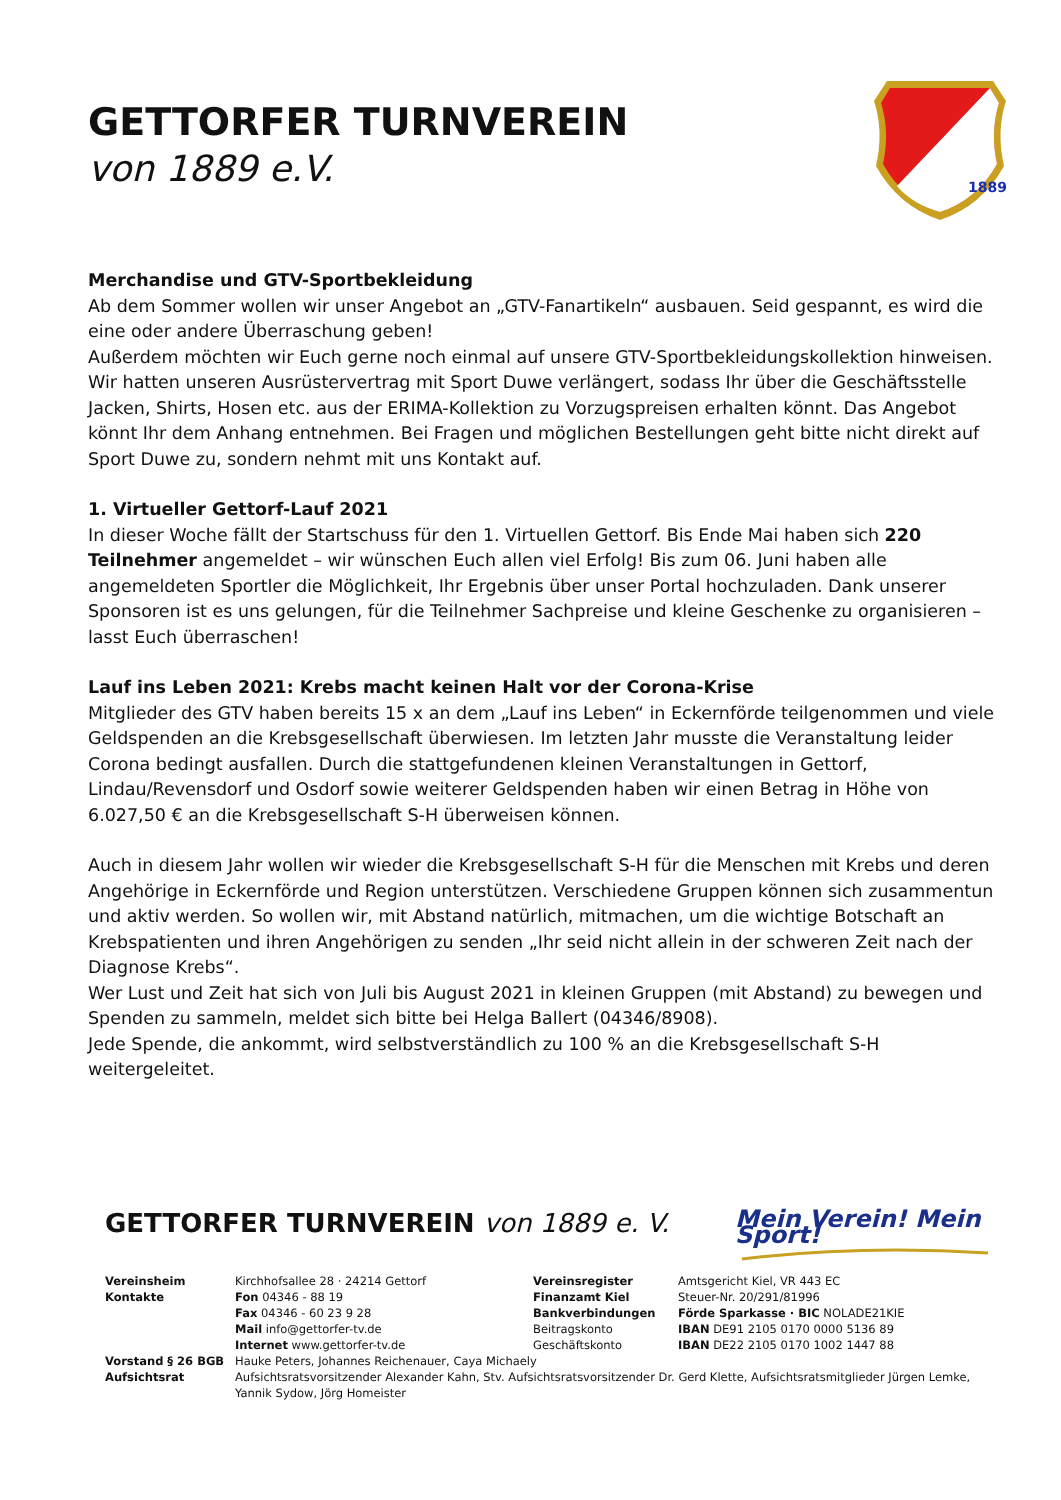GETTORFER TURNVEREIN
von 1889 e.V.
1889
Merchandise und GTV-Sportbekleidung
Ab dem Sommer wollen wir unser Angebot an „GTV-Fanartikeln“ ausbauen. Seid gespannt, es wird die eine oder andere Überraschung geben!
Außerdem möchten wir Euch gerne noch einmal auf unsere GTV-Sportbekleidungskollektion hinweisen. Wir hatten unseren Ausrüstervertrag mit Sport Duwe verlängert, sodass Ihr über die Geschäftsstelle Jacken, Shirts, Hosen etc. aus der ERIMA-Kollektion zu Vorzugspreisen erhalten könnt. Das Angebot könnt Ihr dem Anhang entnehmen. Bei Fragen und möglichen Bestellungen geht bitte nicht direkt auf Sport Duwe zu, sondern nehmt mit uns Kontakt auf.
1. Virtueller Gettorf-Lauf 2021
In dieser Woche fällt der Startschuss für den 1. Virtuellen Gettorf. Bis Ende Mai haben sich 220 Teilnehmer angemeldet – wir wünschen Euch allen viel Erfolg! Bis zum 06. Juni haben alle angemeldeten Sportler die Möglichkeit, Ihr Ergebnis über unser Portal hochzuladen. Dank unserer Sponsoren ist es uns gelungen, für die Teilnehmer Sachpreise und kleine Geschenke zu organisieren – lasst Euch überraschen!
Lauf ins Leben 2021: Krebs macht keinen Halt vor der Corona-Krise
Mitglieder des GTV haben bereits 15 x an dem „Lauf ins Leben“ in Eckernförde teilgenommen und viele Geldspenden an die Krebsgesellschaft überwiesen. Im letzten Jahr musste die Veranstaltung leider Corona bedingt ausfallen. Durch die stattgefundenen kleinen Veranstaltungen in Gettorf, Lindau/Revensdorf und Osdorf sowie weiterer Geldspenden haben wir einen Betrag in Höhe von 6.027,50 € an die Krebsgesellschaft S-H überweisen können.
Auch in diesem Jahr wollen wir wieder die Krebsgesellschaft S-H für die Menschen mit Krebs und deren Angehörige in Eckernförde und Region unterstützen. Verschiedene Gruppen können sich zusammentun und aktiv werden. So wollen wir, mit Abstand natürlich, mitmachen, um die wichtige Botschaft an Krebspatienten und ihren Angehörigen zu senden „Ihr seid nicht allein in der schweren Zeit nach der Diagnose Krebs“.
Wer Lust und Zeit hat sich von Juli bis August 2021 in kleinen Gruppen (mit Abstand) zu bewegen und Spenden zu sammeln, meldet sich bitte bei Helga Ballert (04346/8908).
Jede Spende, die ankommt, wird selbstverständlich zu 100 % an die Krebsgesellschaft S-H weitergeleitet.
GETTORFER TURNVEREIN von 1889 e. V.
Mein Verein! Mein Sport!
| Vereinsheim Kontakte | Kirchhofsallee 28 · 24214 Gettorf Fon 04346 - 88 19 Fax 04346 - 60 23 9 28 Mail info@gettorfer-tv.de Internet www.gettorfer-tv.de | Vereinsregister Finanzamt Kiel Bankverbindungen Beitragskonto Geschäftskonto | Amtsgericht Kiel, VR 443 EC Steuer-Nr. 20/291/81996 Förde Sparkasse · BIC NOLADE21KIE IBAN DE91 2105 0170 0000 5136 89 IBAN DE22 2105 0170 1002 1447 88 |
| Vorstand § 26 BGB | Hauke Peters, Johannes Reichenauer, Caya Michaely | | |
| Aufsichtsrat | Aufsichtsratsvorsitzender Alexander Kahn, Stv. Aufsichtsratsvorsitzender Dr. Gerd Klette, Aufsichtsratsmitglieder Jürgen Lemke, Yannik Sydow, Jörg Homeister | | |